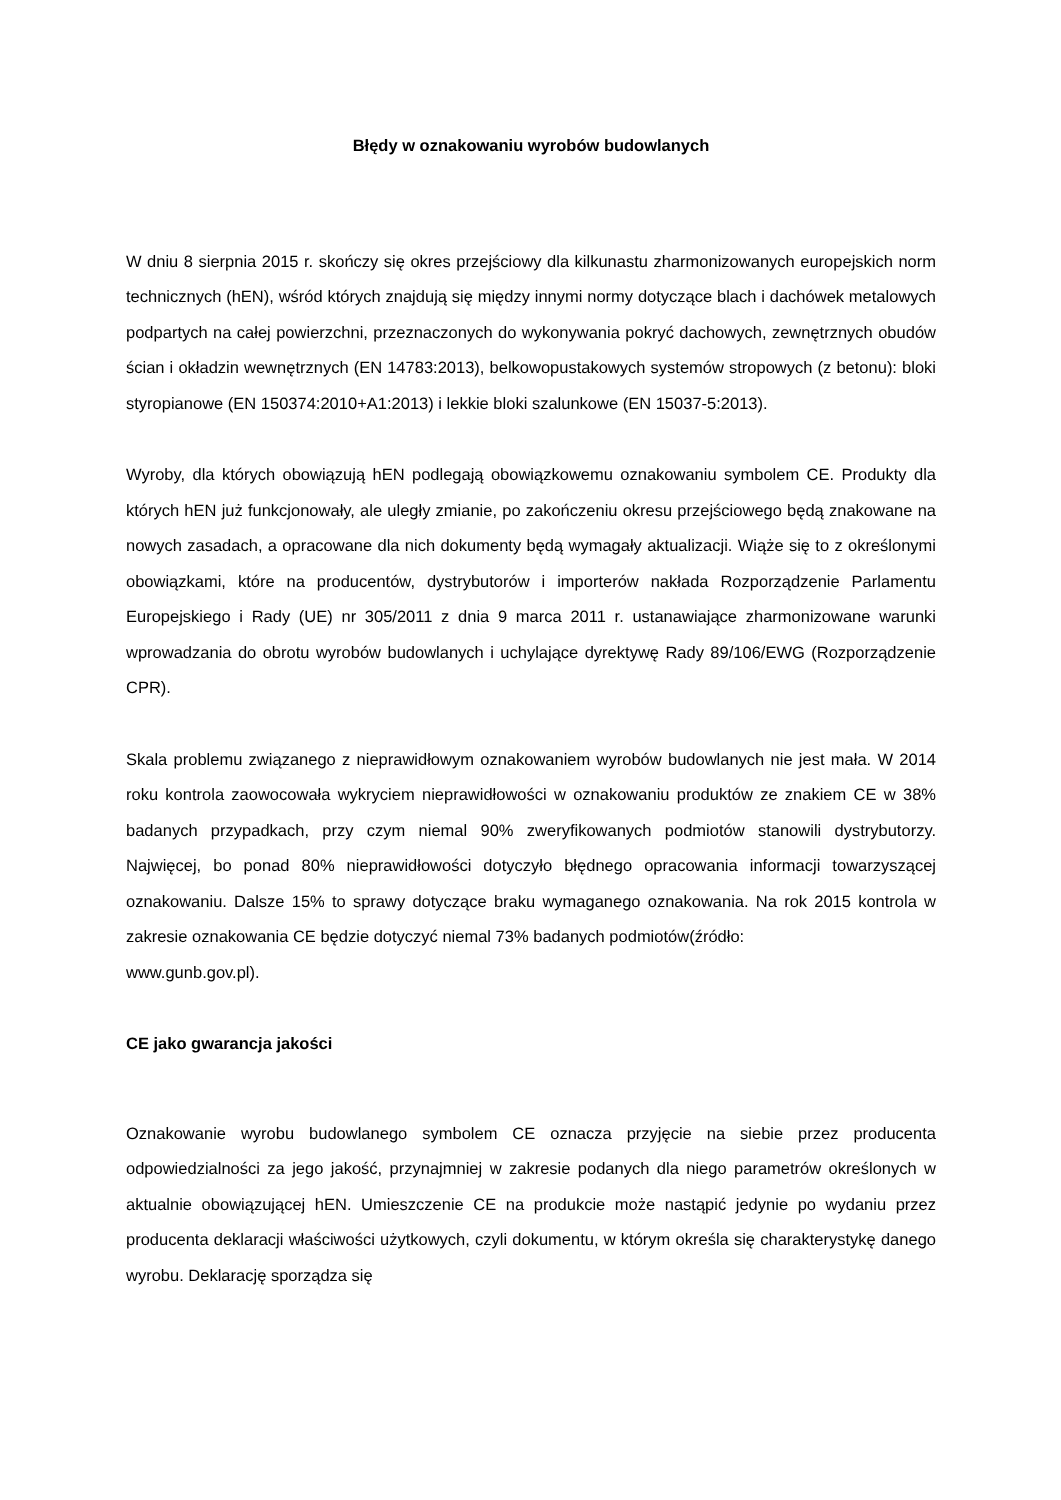Błędy w oznakowaniu wyrobów budowlanych
W dniu 8 sierpnia 2015 r. skończy się okres przejściowy dla kilkunastu zharmonizowanych europejskich norm technicznych (hEN), wśród których znajdują się między innymi normy dotyczące blach i dachówek metalowych podpartych na całej powierzchni, przeznaczonych do wykonywania pokryć dachowych, zewnętrznych obudów ścian i okładzin wewnętrznych (EN 14783:2013), belkowopustakowych systemów stropowych (z betonu): bloki styropianowe (EN 150374:2010+A1:2013) i lekkie bloki szalunkowe (EN 15037-5:2013).
Wyroby, dla których obowiązują hEN podlegają obowiązkowemu oznakowaniu symbolem CE. Produkty dla których hEN już funkcjonowały, ale uległy zmianie, po zakończeniu okresu przejściowego będą znakowane na nowych zasadach, a opracowane dla nich dokumenty będą wymagały aktualizacji. Wiąże się to z określonymi obowiązkami, które na producentów, dystrybutorów i importerów nakłada Rozporządzenie Parlamentu Europejskiego i Rady (UE) nr 305/2011 z dnia 9 marca 2011 r. ustanawiające zharmonizowane warunki wprowadzania do obrotu wyrobów budowlanych i uchylające dyrektywę Rady 89/106/EWG (Rozporządzenie CPR).
Skala problemu związanego z nieprawidłowym oznakowaniem wyrobów budowlanych nie jest mała. W 2014 roku kontrola zaowocowała wykryciem nieprawidłowości w oznakowaniu produktów ze znakiem CE w 38% badanych przypadkach, przy czym niemal 90% zweryfikowanych podmiotów stanowili dystrybutorzy. Najwięcej, bo ponad 80% nieprawidłowości dotyczyło błędnego opracowania informacji towarzyszącej oznakowaniu. Dalsze 15% to sprawy dotyczące braku wymaganego oznakowania. Na rok 2015 kontrola w zakresie oznakowania CE będzie dotyczyć niemal 73% badanych podmiotów(źródło:
www.gunb.gov.pl).
CE jako gwarancja jakości
Oznakowanie wyrobu budowlanego symbolem CE oznacza przyjęcie na siebie przez producenta odpowiedzialności za jego jakość, przynajmniej w zakresie podanych dla niego parametrów określonych w aktualnie obowiązującej hEN. Umieszczenie CE na produkcie może nastąpić jedynie po wydaniu przez producenta deklaracji właściwości użytkowych, czyli dokumentu, w którym określa się charakterystykę danego wyrobu. Deklarację sporządza się